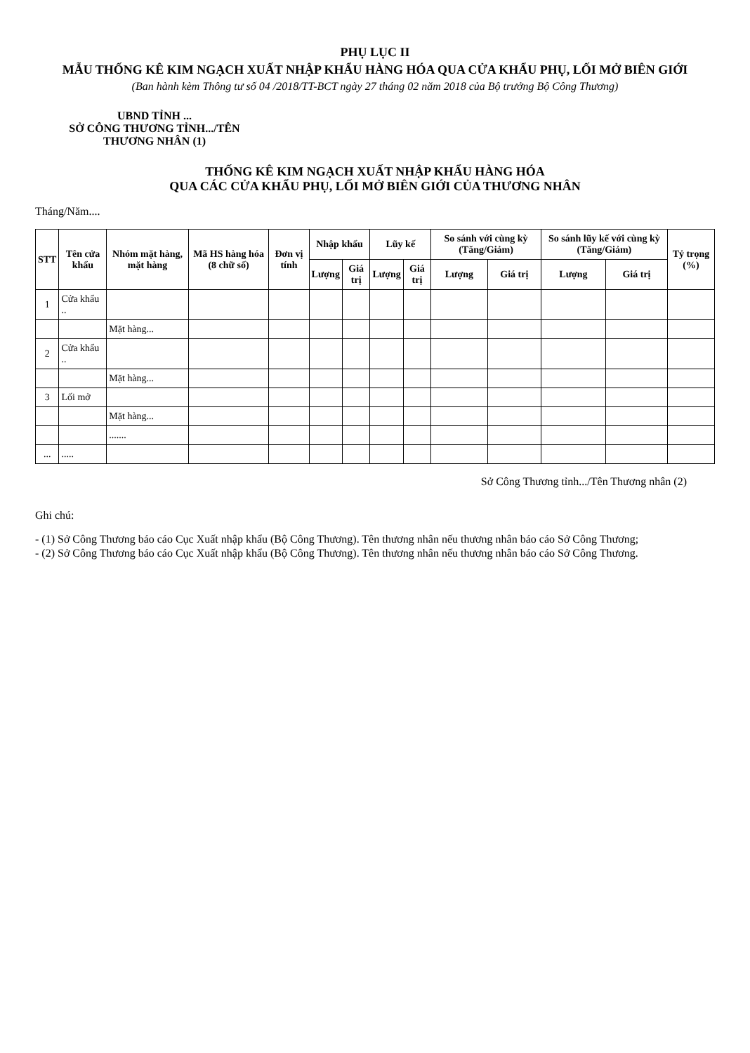PHỤ LỤC II
MẪU THỐNG KÊ KIM NGẠCH XUẤT NHẬP KHẨU HÀNG HÓA QUA CỬA KHẨU PHỤ, LỐI MỞ BIÊN GIỚI
(Ban hành kèm Thông tư số 04 /2018/TT-BCT ngày 27 tháng 02 năm 2018 của Bộ trưởng Bộ Công Thương)
UBND TỈNH ...
SỞ CÔNG THƯƠNG TỈNH.../TÊN
THƯƠNG NHÂN (1)
THỐNG KÊ KIM NGẠCH XUẤT NHẬP KHẨU HÀNG HÓA
QUA CÁC CỬA KHẨU PHỤ, LỐI MỞ BIÊN GIỚI CỦA THƯƠNG NHÂN
Tháng/Năm....
| STT | Tên cửa khẩu | Nhóm mặt hàng, mặt hàng | Mã HS hàng hóa (8 chữ số) | Đơn vị tính | Nhập khẩu | | Lũy kế | | So sánh với cùng kỳ (Tăng/Giảm) | | So sánh lũy kế với cùng kỳ (Tăng/Giảm) | | Tỷ trọng (%) |
| --- | --- | --- | --- | --- | --- | --- | --- | --- | --- | --- | --- | --- | --- |
| | | | | | Lượng | Giá trị | Lượng | Giá trị | Lượng | Giá trị | Lượng | Giá trị | |
| 1 | Cửa khẩu .. | | | | | | | | | | | | |
| | | Mặt hàng... | | | | | | | | | | | |
| 2 | Cửa khẩu .. | | | | | | | | | | | | |
| | | Mặt hàng... | | | | | | | | | | | |
| 3 | Lối mở | | | | | | | | | | | | |
| | | Mặt hàng... | | | | | | | | | | | |
| | | ....... | | | | | | | | | | | |
| ... | ..... | | | | | | | | | | | | |
Sở Công Thương tỉnh.../Tên Thương nhân (2)
Ghi chú:
- (1) Sở Công Thương báo cáo Cục Xuất nhập khẩu (Bộ Công Thương). Tên thương nhân nếu thương nhân báo cáo Sở Công Thương;
- (2) Sở Công Thương báo cáo Cục Xuất nhập khẩu (Bộ Công Thương). Tên thương nhân nếu thương nhân báo cáo Sở Công Thương.